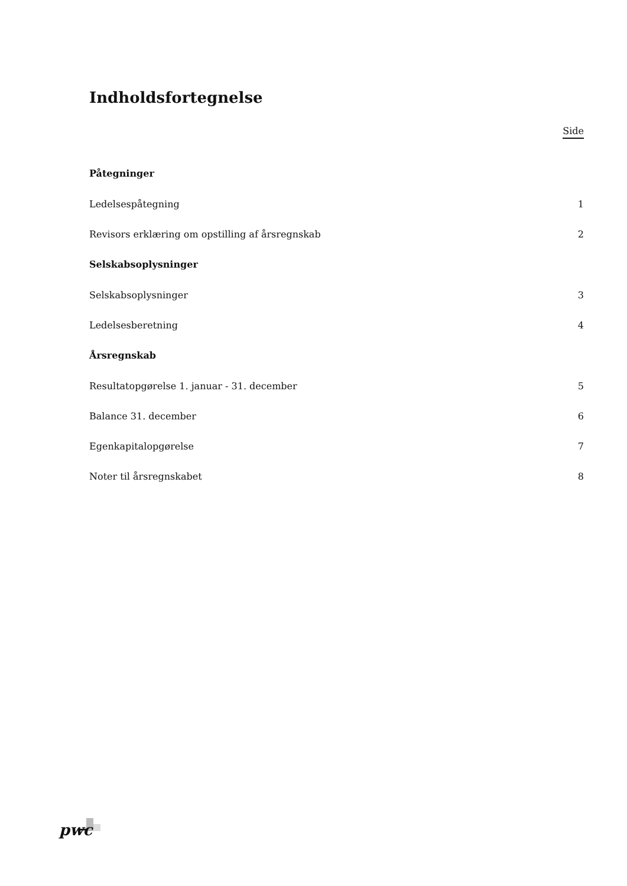Indholdsfortegnelse
Side
Påtegninger
Ledelsespåtegning 1
Revisors erklæring om opstilling af årsregnskab 2
Selskabsoplysninger
Selskabsoplysninger 3
Ledelsesberetning 4
Årsregnskab
Resultatopgørelse 1. januar - 31. december 5
Balance 31. december 6
Egenkapitalopgørelse 7
Noter til årsregnskabet 8
pwc